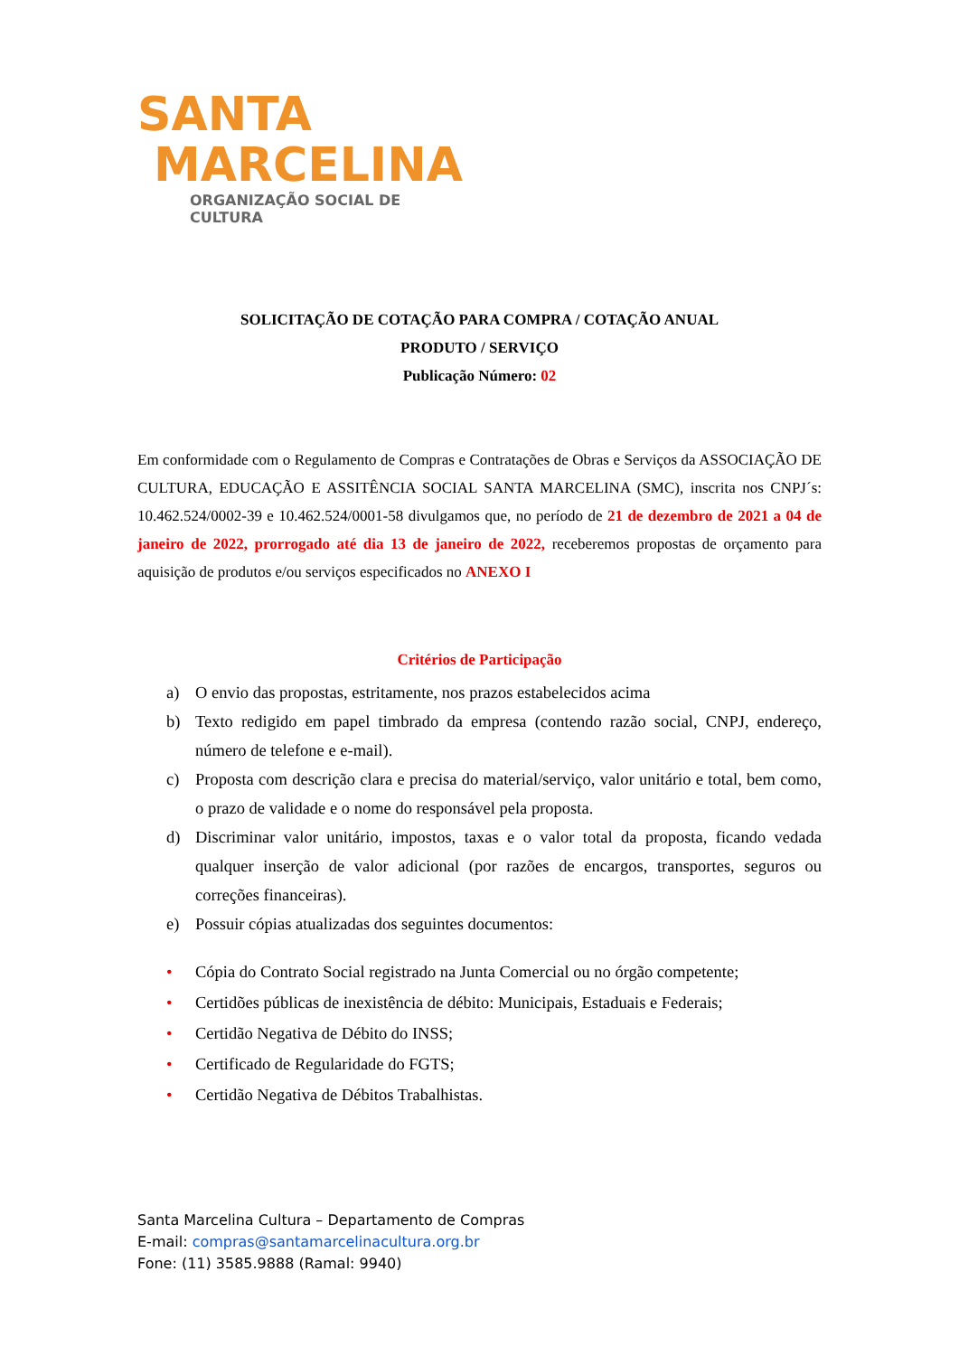SANTA
MARCELINA
ORGANIZAÇÃO SOCIAL DE CULTURA
SOLICITAÇÃO DE COTAÇÃO PARA COMPRA / COTAÇÃO ANUAL
PRODUTO / SERVIÇO
Publicação Número: 02
Em conformidade com o Regulamento de Compras e Contratações de Obras e Serviços da ASSOCIAÇÃO DE CULTURA, EDUCAÇÃO E ASSITÊNCIA SOCIAL SANTA MARCELINA (SMC), inscrita nos CNPJ´s: 10.462.524/0002-39 e 10.462.524/0001-58 divulgamos que, no período de 21 de dezembro de 2021 a 04 de janeiro de 2022, prorrogado até dia 13 de janeiro de 2022, receberemos propostas de orçamento para aquisição de produtos e/ou serviços especificados no ANEXO I
Critérios de Participação
a) O envio das propostas, estritamente, nos prazos estabelecidos acima
b) Texto redigido em papel timbrado da empresa (contendo razão social, CNPJ, endereço, número de telefone e e-mail).
c) Proposta com descrição clara e precisa do material/serviço, valor unitário e total, bem como, o prazo de validade e o nome do responsável pela proposta.
d) Discriminar valor unitário, impostos, taxas e o valor total da proposta, ficando vedada qualquer inserção de valor adicional (por razões de encargos, transportes, seguros ou correções financeiras).
e) Possuir cópias atualizadas dos seguintes documentos:
• Cópia do Contrato Social registrado na Junta Comercial ou no órgão competente;
• Certidões públicas de inexistência de débito: Municipais, Estaduais e Federais;
• Certidão Negativa de Débito do INSS;
• Certificado de Regularidade do FGTS;
• Certidão Negativa de Débitos Trabalhistas.
Santa Marcelina Cultura – Departamento de Compras
E-mail: compras@santamarcelinacultura.org.br
Fone: (11) 3585.9888 (Ramal: 9940)